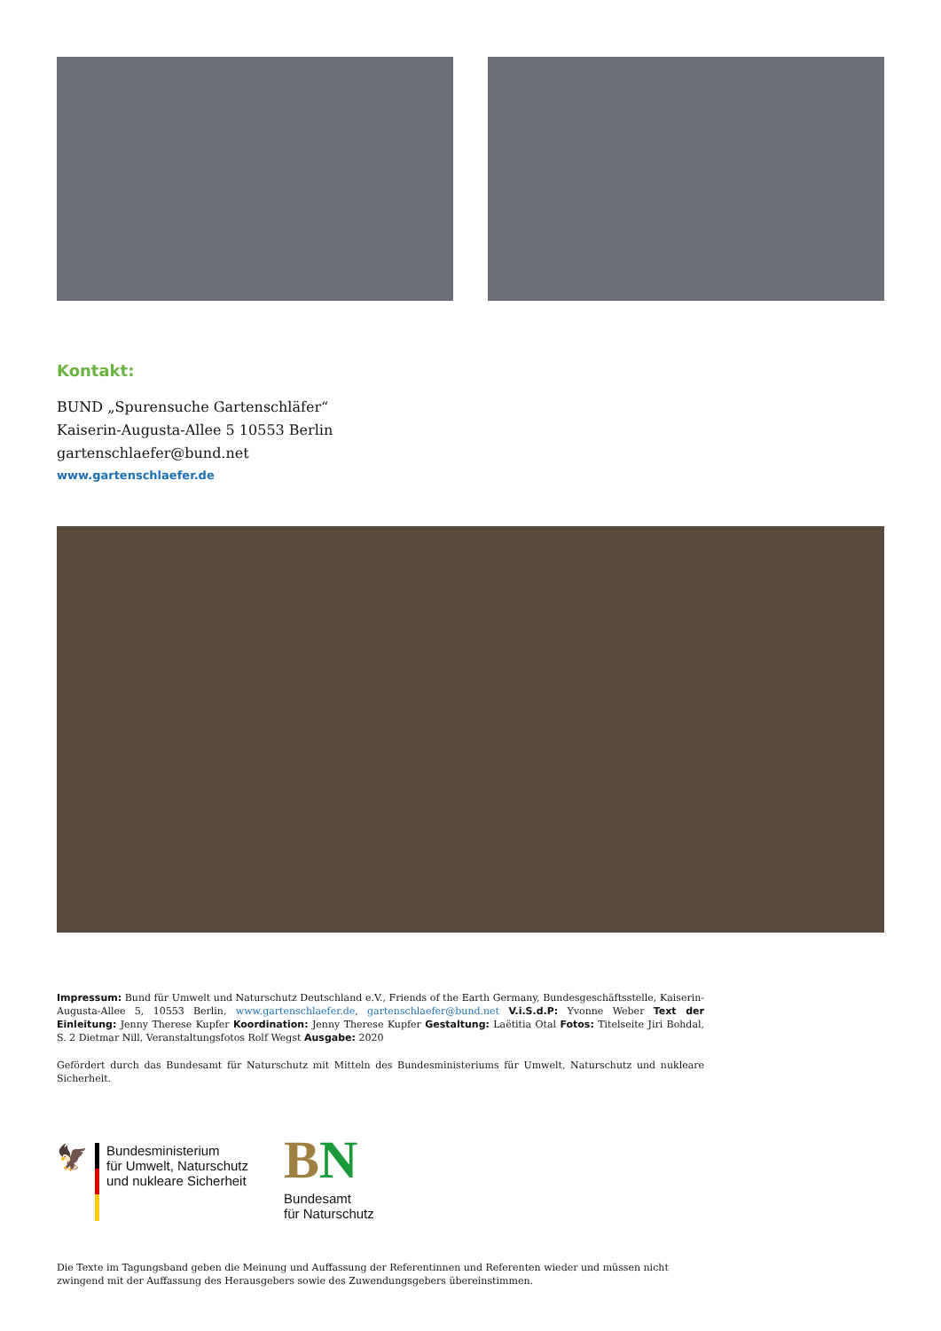Kontakt:
BUND „Spurensuche Gartenschläfer“
Kaiserin-Augusta-Allee 5 10553 Berlin
gartenschlaefer@bund.net
www.gartenschlaefer.de
Impressum: Bund für Umwelt und Naturschutz Deutschland e.V., Friends of the Earth Germany, Bundesgeschäftsstelle, Kaiserin-Augusta-Allee 5, 10553 Berlin, www.gartenschlaefer.de, gartenschlaefer@bund.net V.i.S.d.P: Yvonne Weber Text der Einleitung: Jenny Therese Kupfer Koordination: Jenny Therese Kupfer Gestaltung: Laëtitia Otal Fotos: Titelseite Jiri Bohdal, S. 2 Dietmar Nill, Veranstaltungsfotos Rolf Wegst Ausgabe: 2020
Gefördert durch das Bundesamt für Naturschutz mit Mitteln des Bundesministeriums für Umwelt, Naturschutz und nukleare Sicherheit.
🦅
Bundesministerium
für Umwelt, Naturschutz
und nukleare Sicherheit
BN
Bundesamt
für Naturschutz
Die Texte im Tagungsband geben die Meinung und Auffassung der Referentinnen und Referenten wieder und müssen nicht zwingend mit der Auffassung des Herausgebers sowie des Zuwendungsgebers übereinstimmen.